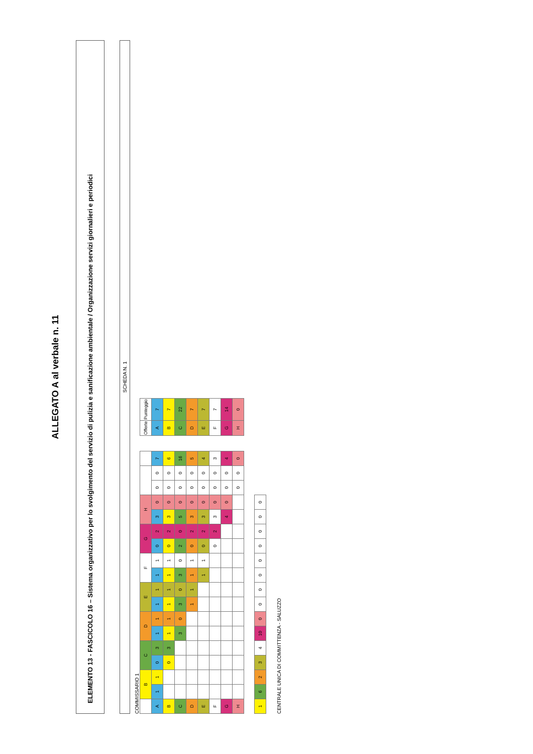ALLEGATO A al verbale n. 11
ELEMENTO 13 - FASCICOLO 16 – Sistema organizzativo per lo svolgimento del servizio di pulizia e sanificazione ambientale / Organizzazione servizi giornalieri e periodici
SCHEDA N. 1
COMMISSARIO 1
| | B | | C | | D | | E | | F | | G | | H | | | | |
| --- | --- | --- | --- | --- | --- | --- | --- | --- | --- | --- | --- | --- | --- | --- | --- | --- | --- |
| A | 1 | 1 | 0 | 3 | 1 | 1 | 1 | 1 | 1 | 1 | 0 | 2 | 3 | 0 | 0 | 0 | 7 |
| B | | | 0 | 3 | 1 | 1 | 1 | 1 | 1 | 1 | 0 | 2 | 3 | 0 | 0 | 0 | 6 |
| C | | | | | 3 | 0 | 3 | 0 | 3 | 0 | 2 | 0 | 5 | 0 | 0 | 0 | 16 |
| D | | | | | | | 1 | 1 | 1 | 1 | 0 | 2 | 3 | 0 | 0 | 0 | 5 |
| E | | | | | | | | | 1 | 1 | 0 | 2 | 3 | 0 | 0 | 0 | 4 |
| F | | | | | | | | | | | 0 | 2 | 3 | 0 | 0 | 0 | 3 |
| G | | | | | | | | | | | | | 4 | 0 | 0 | 0 | 4 |
| H | | | | | | | | | | | | | | | 0 | 0 | 0 |
| Offerte | Punteggio |
| --- | --- |
| A | 7 |
| B | 7 |
| C | 22 |
| D | 7 |
| E | 7 |
| F | 7 |
| G | 14 |
| H | 0 |
| 1 | 6 | 2 | 3 | 4 | 10 | 0 | 0 | 0 | 0 | 0 | 0 | 0 | 0 | 0 |
CENTRALE UNICA DI COMMITTENZA - SALUZZO